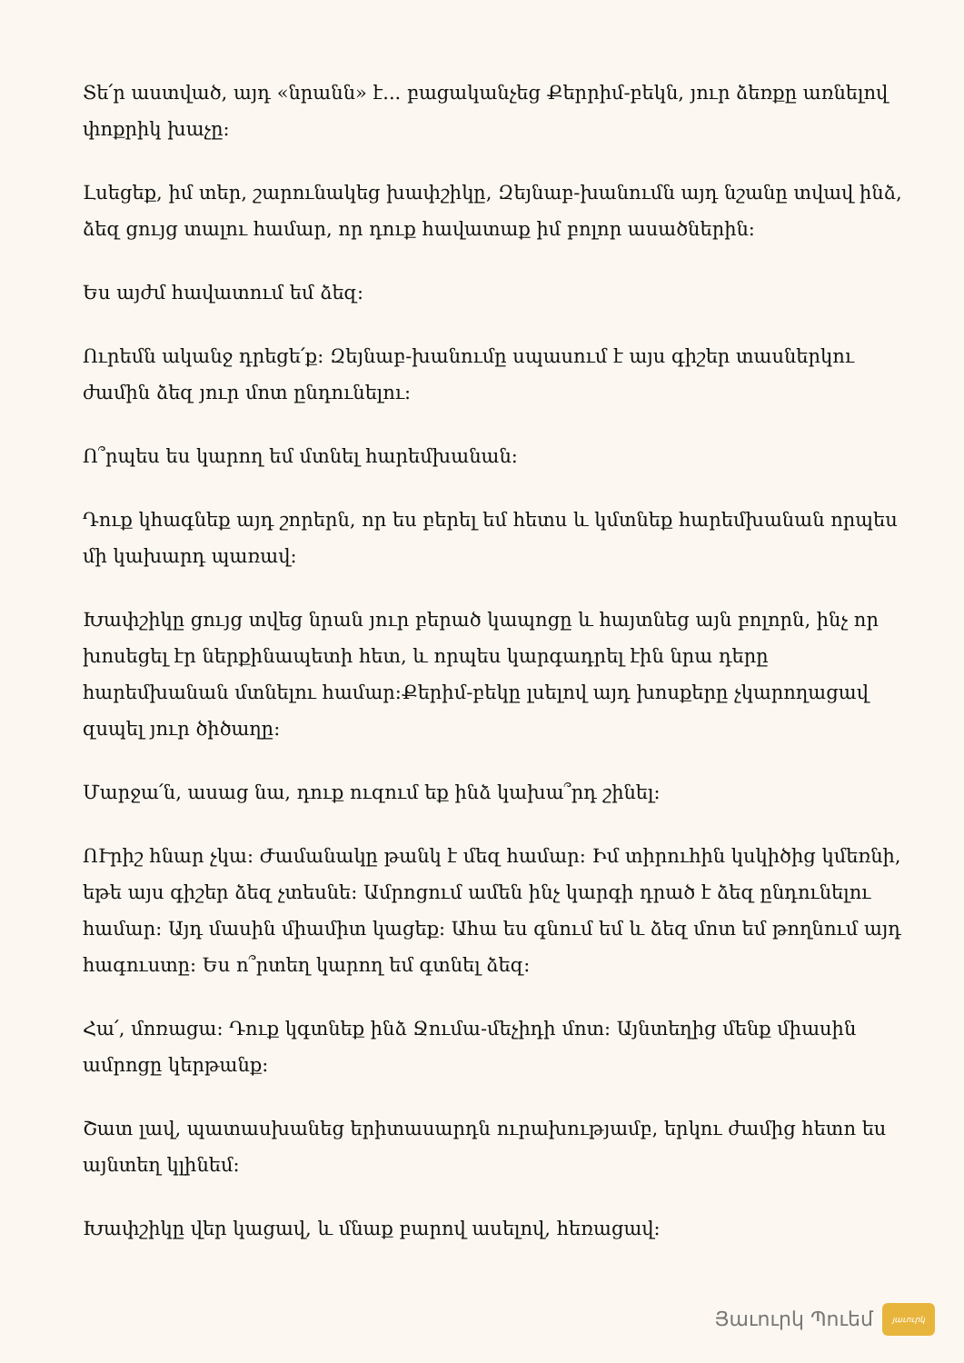Տե՛ր աստված, այդ «նրանն» է... բացականչեց Քերրիմ-բեկն, յուր ձեռքը առնելով փոքրիկ խաչը:
Լսեցեք, իմ տեր, շարունակեց խափշիկը, Զեյնաբ-խանումն այդ նշանը տվավ ինձ, ձեզ ցույց տալու համար, որ դուք հավատաք իմ բոլոր ասածներին:
Ես այժմ հավատում եմ ձեզ:
Ուրեմն ականջ դրեցե՛ք: Զեյնաբ-խանումը սպասում է այս գիշեր տասներկու ժամին ձեզ յուր մոտ ընդունելու:
Ո՞րպես ես կարող եմ մտնել հարեմխանան:
Դուք կհագնեք այդ շորերն, որ ես բերել եմ հետս և կմտնեք հարեմխանան որպես մի կախարդ պառավ:
Խափշիկը ցույց տվեց նրան յուր բերած կապոցը և հայտնեց այն բոլորն, ինչ որ խոսեցել էր ներքինապետի հետ, և որպես կարգադրել էին նրա դերը հարեմխանան մտնելու համար:Քերիմ-բեկը լսելով այդ խոսքերը չկարողացավ զսպել յուր ծիծաղը:
Մարջա՛ն, ասաց նա, դուք ուզում եք ինձ կախա՞րդ շինել:
ՈՒրիշ հնար չկա: Ժամանակը թանկ է մեզ համար: Իմ տիրուհին կսկիծից կմեռնի, եթե այս գիշեր ձեզ չտեսնե: Ամրոցում ամեն ինչ կարգի դրած է ձեզ ընդունելու համար: Այդ մասին միամիտ կացեք: Ահա ես գնում եմ և ձեզ մոտ եմ թողնում այդ հագուստը: Ես ո՞րտեղ կարող եմ գտնել ձեզ:
Հա՛, մոռացա: Դուք կգտնեք ինձ Ջումա-մեչիդի մոտ: Այնտեղից մենք միասին ամրոցը կերթանք:
Շատ լավ, պատասխանեց երիտասարդն ուրախությամբ, երկու ժամից հետո ես այնտեղ կլինեմ:
Խափշիկը վեր կացավ, և մնաք բարով ասելով, հեռացավ:
Յաւուրկ Պուեմ յաւուրկ